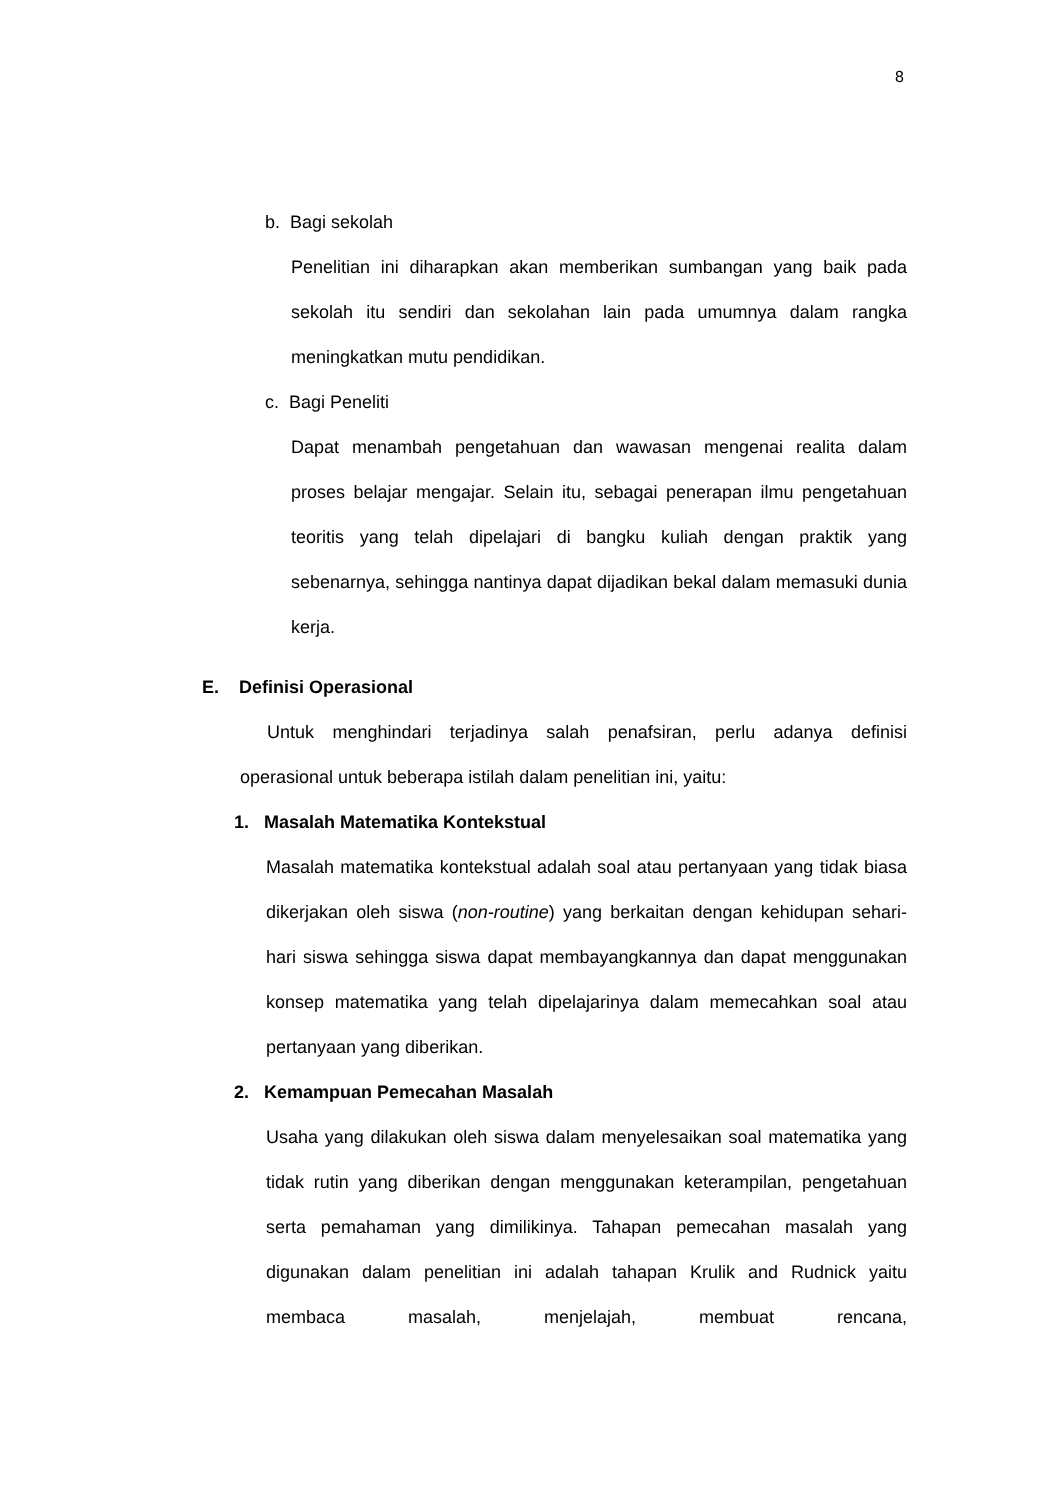8
b. Bagi sekolah
Penelitian ini diharapkan akan memberikan sumbangan yang baik pada sekolah itu sendiri dan sekolahan lain pada umumnya dalam rangka meningkatkan mutu pendidikan.
c. Bagi Peneliti
Dapat menambah pengetahuan dan wawasan mengenai realita dalam proses belajar mengajar. Selain itu, sebagai penerapan ilmu pengetahuan teoritis yang telah dipelajari di bangku kuliah dengan praktik yang sebenarnya, sehingga nantinya dapat dijadikan bekal dalam memasuki dunia kerja.
E. Definisi Operasional
Untuk menghindari terjadinya salah penafsiran, perlu adanya definisi operasional untuk beberapa istilah dalam penelitian ini, yaitu:
1. Masalah Matematika Kontekstual
Masalah matematika kontekstual adalah soal atau pertanyaan yang tidak biasa dikerjakan oleh siswa (non-routine) yang berkaitan dengan kehidupan sehari-hari siswa sehingga siswa dapat membayangkannya dan dapat menggunakan konsep matematika yang telah dipelajarinya dalam memecahkan soal atau pertanyaan yang diberikan.
2. Kemampuan Pemecahan Masalah
Usaha yang dilakukan oleh siswa dalam menyelesaikan soal matematika yang tidak rutin yang diberikan dengan menggunakan keterampilan, pengetahuan serta pemahaman yang dimilikinya. Tahapan pemecahan masalah yang digunakan dalam penelitian ini adalah tahapan Krulik and Rudnick yaitu membaca masalah, menjelajah, membuat rencana,